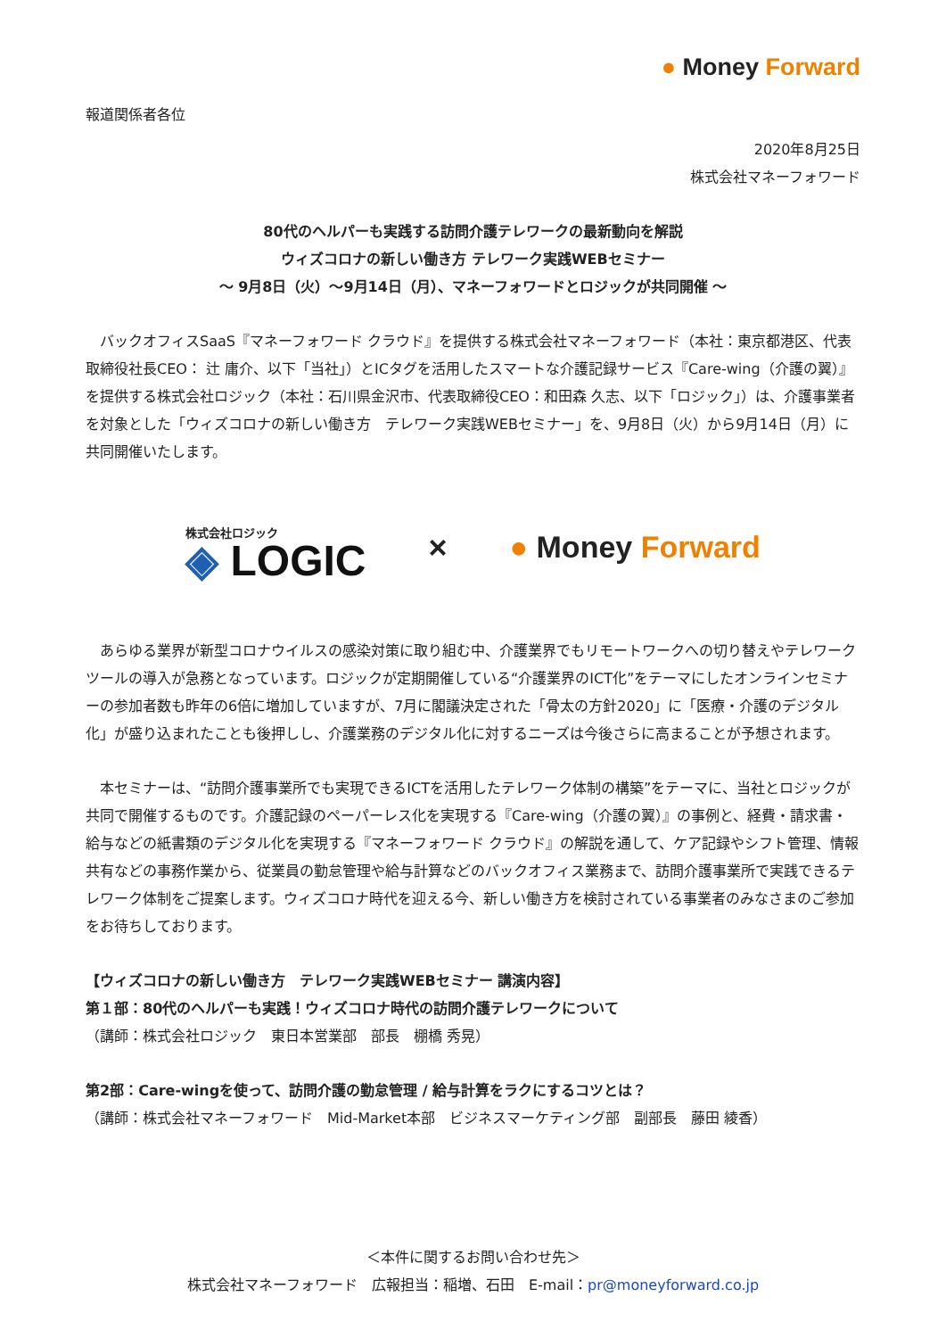● Money Forward
報道関係者各位
2020年8月25日
株式会社マネーフォワード
80代のヘルパーも実践する訪問介護テレワークの最新動向を解説
ウィズコロナの新しい働き方 テレワーク実践WEBセミナー
～ 9月8日（火）～9月14日（月）、マネーフォワードとロジックが共同開催 ～
　バックオフィスSaaS『マネーフォワード クラウド』を提供する株式会社マネーフォワード（本社：東京都港区、代表取締役社長CEO： 辻 庸介、以下「当社」）とICタグを活用したスマートな介護記録サービス『Care-wing（介護の翼）』を提供する株式会社ロジック（本社：石川県金沢市、代表取締役CEO：和田森 久志、以下「ロジック」）は、介護事業者を対象とした「ウィズコロナの新しい働き方　テレワーク実践WEBセミナー」を、9月8日（火）から9月14日（月）に共同開催いたします。
株式会社ロジック
◈ LOGIC
× ● Money Forward
　あらゆる業界が新型コロナウイルスの感染対策に取り組む中、介護業界でもリモートワークへの切り替えやテレワークツールの導入が急務となっています。ロジックが定期開催している“介護業界のICT化”をテーマにしたオンラインセミナーの参加者数も昨年の6倍に増加していますが、7月に閣議決定された「骨太の方針2020」に「医療・介護のデジタル化」が盛り込まれたことも後押しし、介護業務のデジタル化に対するニーズは今後さらに高まることが予想されます。
　本セミナーは、“訪問介護事業所でも実現できるICTを活用したテレワーク体制の構築”をテーマに、当社とロジックが共同で開催するものです。介護記録のペーパーレス化を実現する『Care-wing（介護の翼）』の事例と、経費・請求書・給与などの紙書類のデジタル化を実現する『マネーフォワード クラウド』の解説を通して、ケア記録やシフト管理、情報共有などの事務作業から、従業員の勤怠管理や給与計算などのバックオフィス業務まで、訪問介護事業所で実践できるテレワーク体制をご提案します。ウィズコロナ時代を迎える今、新しい働き方を検討されている事業者のみなさまのご参加をお待ちしております。
【ウィズコロナの新しい働き方　テレワーク実践WEBセミナー 講演内容】
第１部：80代のヘルパーも実践！ウィズコロナ時代の訪問介護テレワークについて
（講師：株式会社ロジック　東日本営業部　部長　棚橋 秀晃）
第2部：Care-wingを使って、訪問介護の勤怠管理 / 給与計算をラクにするコツとは？
（講師：株式会社マネーフォワード　Mid-Market本部　ビジネスマーケティング部　副部長　藤田 綾香）
＜本件に関するお問い合わせ先＞
株式会社マネーフォワード　広報担当：稲増、石田　E-mail：pr@moneyforward.co.jp